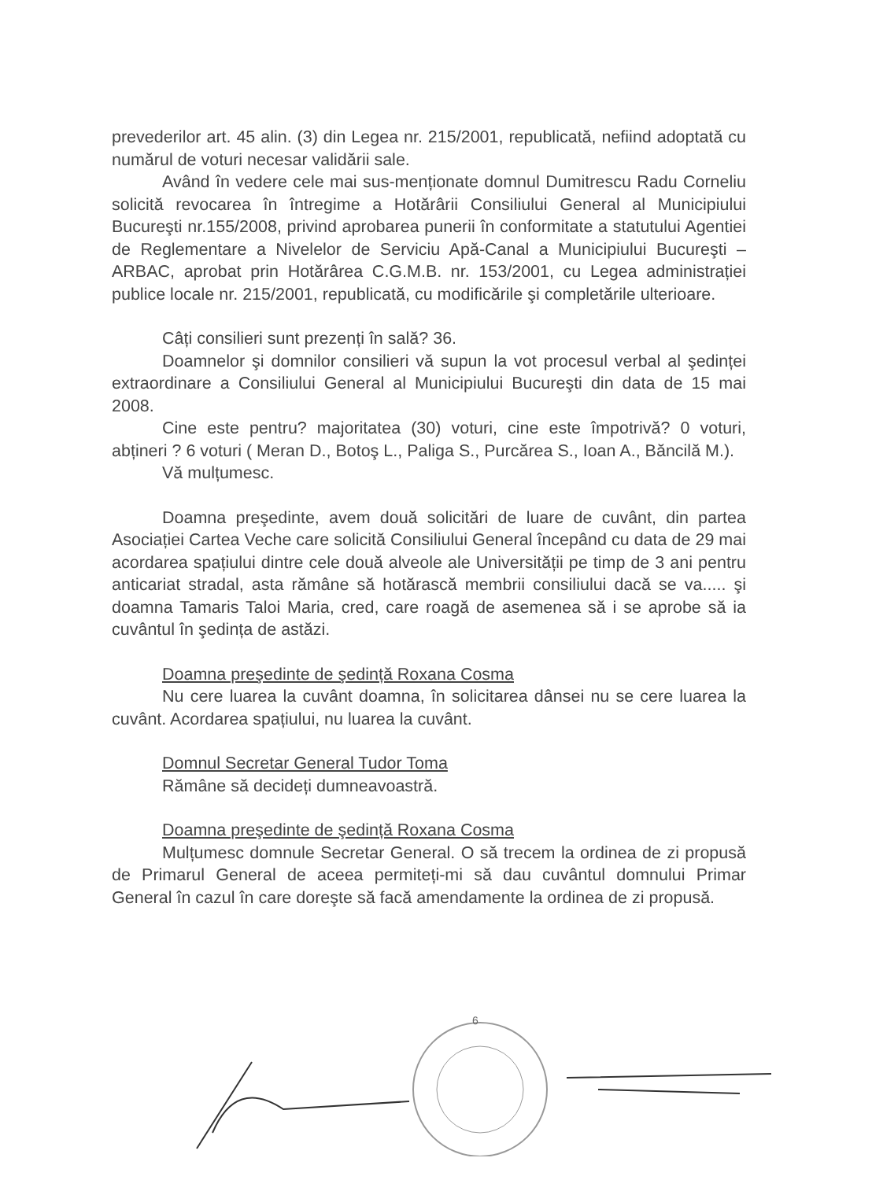prevederilor art. 45 alin. (3) din Legea nr. 215/2001, republicată, nefiind adoptată cu numărul de voturi necesar validării sale.
Având în vedere cele mai sus-menționate domnul Dumitrescu Radu Corneliu solicită revocarea în întregime a Hotărârii Consiliului General al Municipiului Bucureşti nr.155/2008, privind aprobarea punerii în conformitate a statutului Agentiei de Reglementare a Nivelelor de Serviciu Apă-Canal a Municipiului Bucureşti – ARBAC, aprobat prin Hotărârea C.G.M.B. nr. 153/2001, cu Legea administrației publice locale nr. 215/2001, republicată, cu modificările şi completările ulterioare.
Câți consilieri sunt prezenți în sală? 36.
Doamnelor şi domnilor consilieri vă supun la vot procesul verbal al şedinței extraordinare a Consiliului General al Municipiului Bucureşti din data de 15 mai 2008.
Cine este pentru? majoritatea (30) voturi, cine este împotrivă? 0 voturi, abțineri ? 6 voturi ( Meran D., Botoş L., Paliga S., Purcărea S., Ioan A., Băncilă M.).
Vă mulțumesc.
Doamna preşedinte, avem două solicitări de luare de cuvânt, din partea Asociației Cartea Veche care solicită Consiliului General începând cu data de 29 mai acordarea spațiului dintre cele două alveole ale Universității pe timp de 3 ani pentru anticariat stradal, asta rămâne să hotărască membrii consiliului dacă se va..... şi doamna Tamaris Taloi Maria, cred, care roagă de asemenea să i se aprobe să ia cuvântul în şedința de astăzi.
Doamna preşedinte de şedință Roxana Cosma
Nu cere luarea la cuvânt doamna, în solicitarea dânsei nu se cere luarea la cuvânt. Acordarea spațiului, nu luarea la cuvânt.
Domnul Secretar General Tudor Toma
Rămâne să decideți dumneavoastră.
Doamna preşedinte de şedință Roxana Cosma
Mulțumesc domnule Secretar General. O să trecem la ordinea de zi propusă de Primarul General de aceea permiteți-mi să dau cuvântul domnului Primar General în cazul în care doreşte să facă amendamente la ordinea de zi propusă.
6